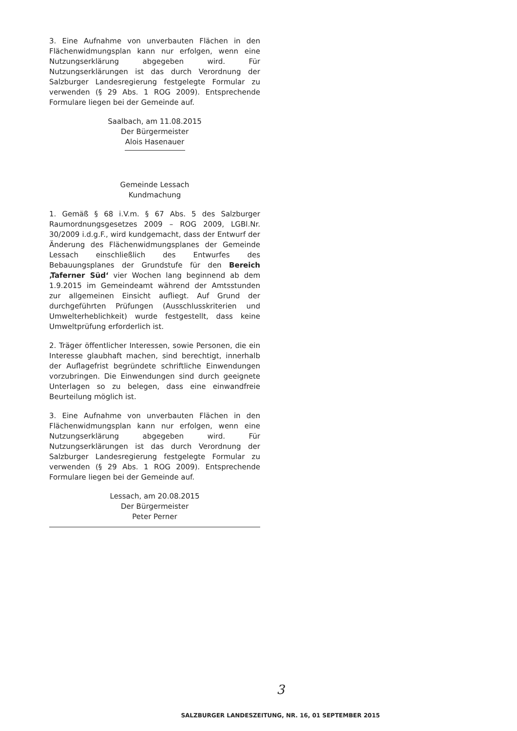3. Eine Aufnahme von unverbauten Flächen in den Flächenwidmungsplan kann nur erfolgen, wenn eine Nutzungserklärung abgegeben wird. Für Nutzungserklärungen ist das durch Verordnung der Salzburger Landesregierung festgelegte Formular zu verwenden (§ 29 Abs. 1 ROG 2009). Entsprechende Formulare liegen bei der Gemeinde auf.
Saalbach, am 11.08.2015
Der Bürgermeister
Alois Hasenauer
Gemeinde Lessach
Kundmachung
1. Gemäß § 68 i.V.m. § 67 Abs. 5 des Salzburger Raumordnungsgesetzes 2009 – ROG 2009, LGBl.Nr. 30/2009 i.d.g.F., wird kundgemacht, dass der Entwurf der Änderung des Flächenwidmungsplanes der Gemeinde Lessach einschließlich des Entwurfes des Bebauungsplanes der Grundstufe für den Bereich ‚Taferner Süd‘ vier Wochen lang beginnend ab dem 1.9.2015 im Gemeindeamt während der Amtsstunden zur allgemeinen Einsicht aufliegt. Auf Grund der durchgeführten Prüfungen (Ausschlusskriterien und Umwelterheblichkeit) wurde festgestellt, dass keine Umweltprüfung erforderlich ist.
2. Träger öffentlicher Interessen, sowie Personen, die ein Interesse glaubhaft machen, sind berechtigt, innerhalb der Auflagefrist begründete schriftliche Einwendungen vorzubringen. Die Einwendungen sind durch geeignete Unterlagen so zu belegen, dass eine einwandfreie Beurteilung möglich ist.
3. Eine Aufnahme von unverbauten Flächen in den Flächenwidmungsplan kann nur erfolgen, wenn eine Nutzungserklärung abgegeben wird. Für Nutzungserklärungen ist das durch Verordnung der Salzburger Landesregierung festgelegte Formular zu verwenden (§ 29 Abs. 1 ROG 2009). Entsprechende Formulare liegen bei der Gemeinde auf.
Lessach, am 20.08.2015
Der Bürgermeister
Peter Perner
3
SALZBURGER LANDESZEITUNG, NR. 16, 01 SEPTEMBER 2015